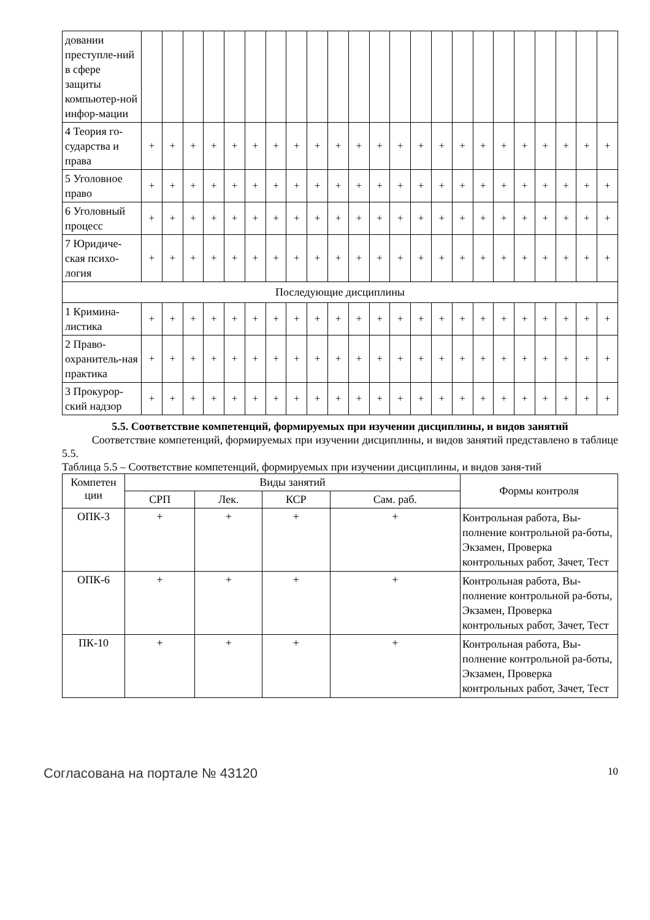| довании преступле-ний в сфере защиты компьютер-ной инфор-мации | | | | | | | | | | | | | | | | | | | | | | | |
| 4 Теория го-сударства и права | + | + | + | + | + | + | + | + | + | + | + | + | + | + | + | + | + | + | + | + | + | + | + |
| 5 Уголовное право | + | + | + | + | + | + | + | + | + | + | + | + | + | + | + | + | + | + | + | + | + | + | + |
| 6 Уголовный процесс | + | + | + | + | + | + | + | + | + | + | + | + | + | + | + | + | + | + | + | + | + | + | + |
| 7 Юридиче-ская психо-логия | + | + | + | + | + | + | + | + | + | + | + | + | + | + | + | + | + | + | + | + | + | + | + |
| Последующие дисциплины | | | | | | | | | | | | | | | | | | | | | | | |
| 1 Кримина-листика | + | + | + | + | + | + | + | + | + | + | + | + | + | + | + | + | + | + | + | + | + | + | + |
| 2 Право-охранитель-ная практика | + | + | + | + | + | + | + | + | + | + | + | + | + | + | + | + | + | + | + | + | + | + | + |
| 3 Прокурор-ский надзор | + | + | + | + | + | + | + | + | + | + | + | + | + | + | + | + | + | + | + | + | + | + | + |
5.5. Соответствие компетенций, формируемых при изучении дисциплины, и видов занятий
Соответствие компетенций, формируемых при изучении дисциплины, и видов занятий представлено в таблице 5.5.
Таблица 5.5 – Соответствие компетенций, формируемых при изучении дисциплины, и видов заня-тий
| Компетен ции | Виды занятий | | | | Формы контроля |
| --- | --- | --- | --- | --- | --- |
| | СРП | Лек. | КСР | Сам. раб. | |
| ОПК-3 | + | + | + | + | Контрольная работа, Вы-полнение контрольной ра-боты, Экзамен, Проверка контрольных работ, Зачет, Тест |
| ОПК-6 | + | + | + | + | Контрольная работа, Вы-полнение контрольной ра-боты, Экзамен, Проверка контрольных работ, Зачет, Тест |
| ПК-10 | + | + | + | + | Контрольная работа, Вы-полнение контрольной ра-боты, Экзамен, Проверка контрольных работ, Зачет, Тест |
Согласована на портале № 43120 10